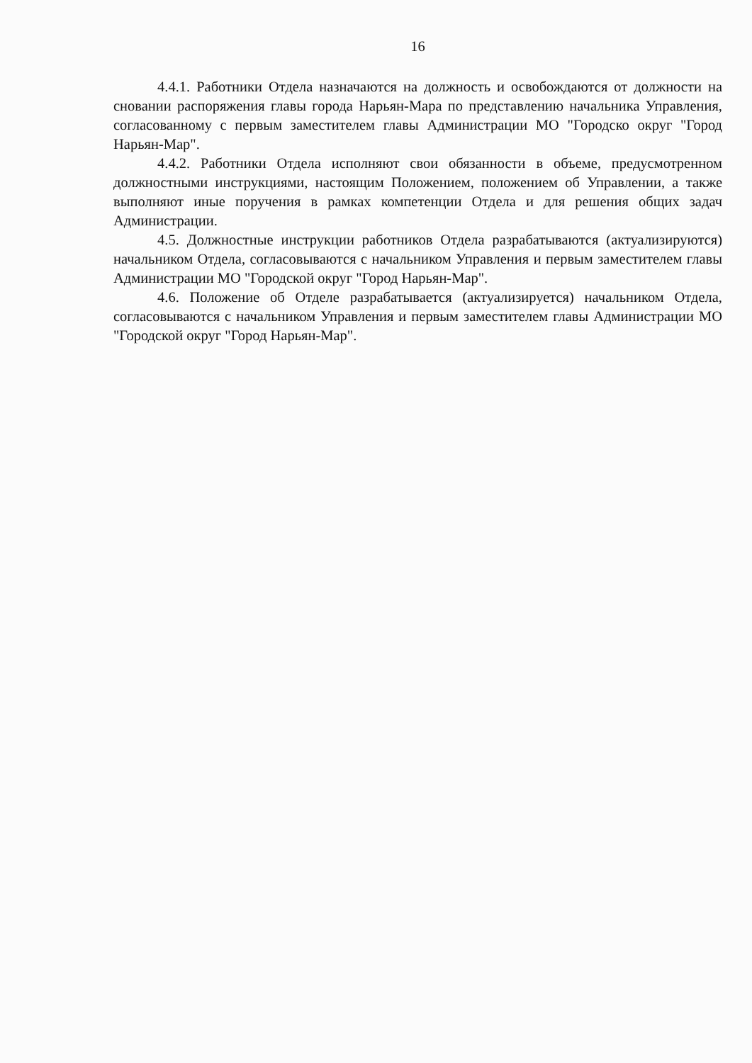16
4.4.1. Работники Отдела назначаются на должность и освобождаются от должности на сновании распоряжения главы города Нарьян-Мара по представлению начальника Управления, согласованному с первым заместителем главы Администрации МО "Городско округ "Город Нарьян-Мар".
4.4.2. Работники Отдела исполняют свои обязанности в объеме, предусмотренном должностными инструкциями, настоящим Положением, положением об Управлении, а также выполняют иные поручения в рамках компетенции Отдела и для решения общих задач Администрации.
4.5. Должностные инструкции работников Отдела разрабатываются (актуализируются) начальником Отдела, согласовываются с начальником Управления и первым заместителем главы Администрации МО "Городской округ "Город Нарьян-Мар".
4.6. Положение об Отделе разрабатывается (актуализируется) начальником Отдела, согласовываются с начальником Управления и первым заместителем главы Администрации МО "Городской округ "Город Нарьян-Мар".